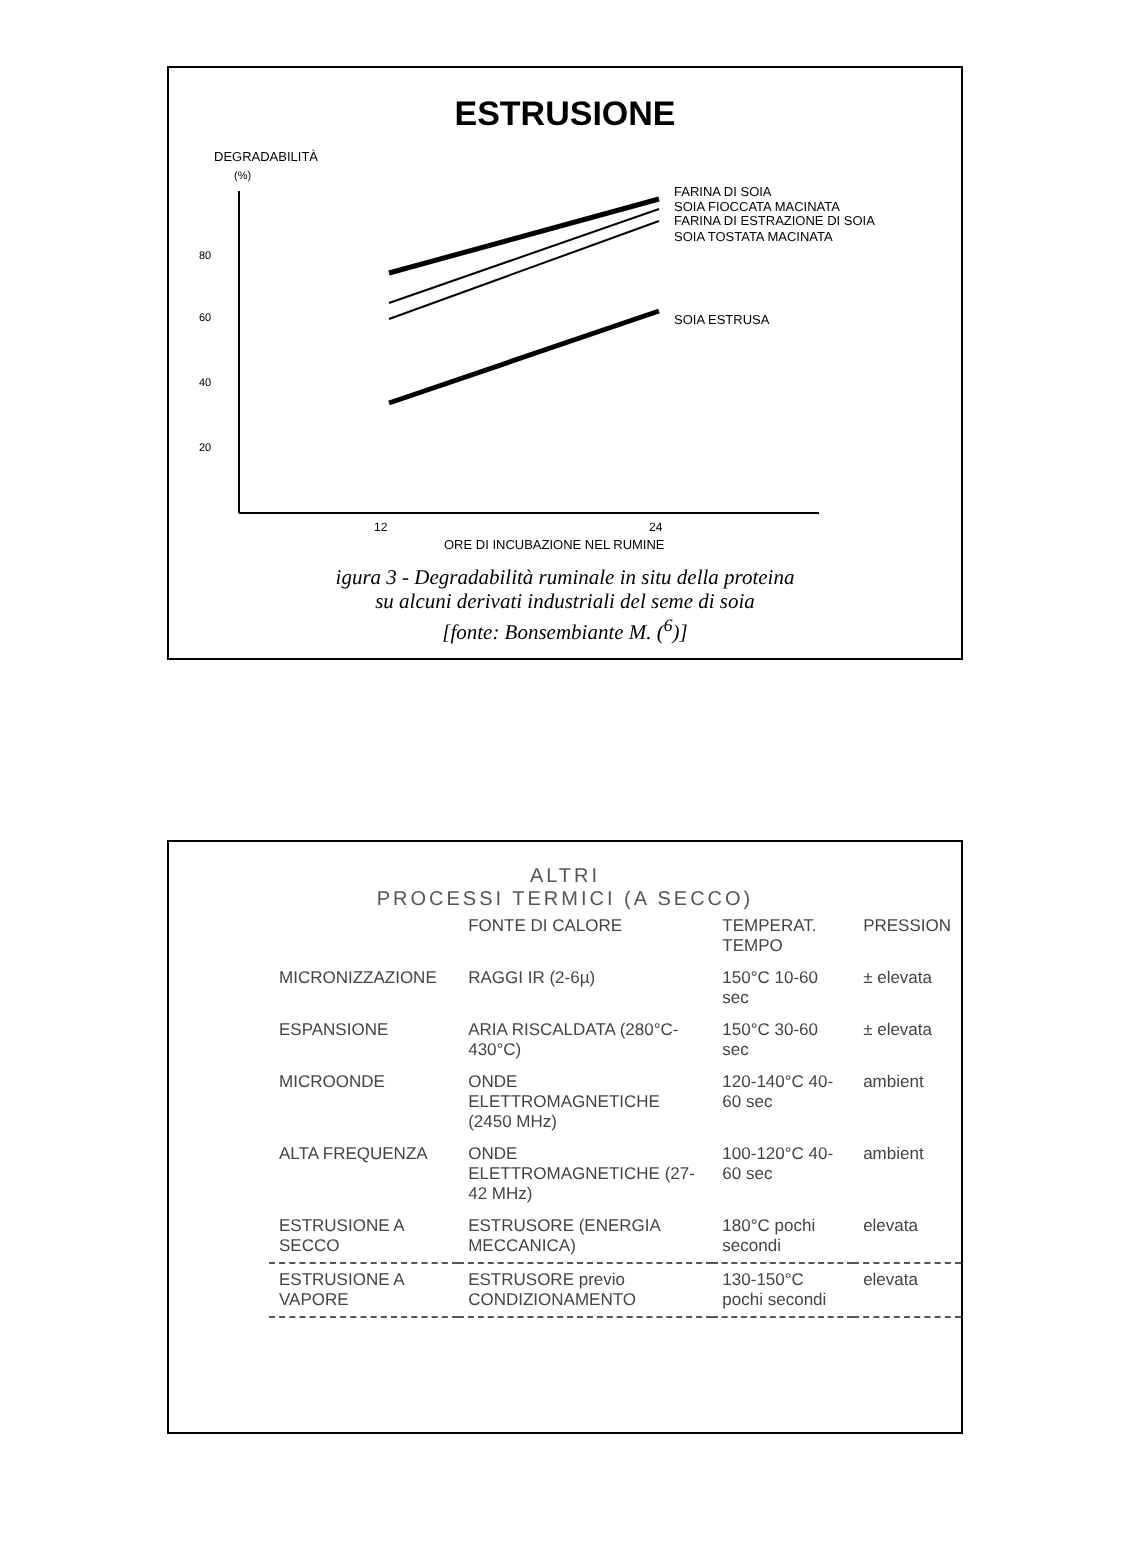ESTRUSIONE
DEGRADABILITÀ
(%)
80
60
40
20
FARINA DI SOIA
SOIA FIOCCATA MACINATA
FARINA DI ESTRAZIONE DI SOIA
SOIA TOSTATA MACINATA
SOIA ESTRUSA
12
24
ORE DI INCUBAZIONE NEL RUMINE
igura 3 - Degradabilità ruminale in situ della proteina
su alcuni derivati industriali del seme di soia
[fonte: Bonsembiante M. (<sup>6</sup>)]
ALTRI
PROCESSI TERMICI (A SECCO)
| | FONTE DI CALORE | TEMPERAT. TEMPO | PRESSION |
| MICRONIZZAZIONE | RAGGI IR (2-6µ) | 150°C 10-60 sec | ± elevata |
| ESPANSIONE | ARIA RISCALDATA (280°C-430°C) | 150°C 30-60 sec | ± elevata |
| MICROONDE | ONDE ELETTROMAGNETICHE (2450 MHz) | 120-140°C 40-60 sec | ambient |
| ALTA FREQUENZA | ONDE ELETTROMAGNETICHE (27-42 MHz) | 100-120°C 40-60 sec | ambient |
| ESTRUSIONE A SECCO | ESTRUSORE (ENERGIA MECCANICA) | 180°C pochi secondi | elevata |
| ESTRUSIONE A VAPORE | ESTRUSORE previo CONDIZIONAMENTO | 130-150°C pochi secondi | elevata |